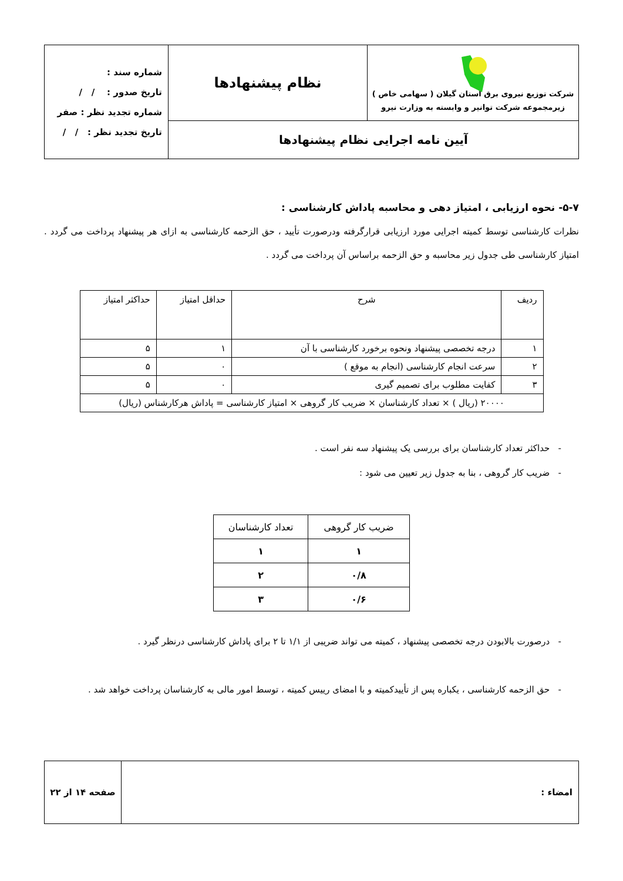| شرکت توزیع نیروی برق استان گیلان ( سهامی خاص ) زیرمجموعه شرکت توانیر و وابسته به وزارت نیرو | نظام پیشنهادها | شماره سند : تاریخ صدور : / / شماره تجدید نظر : صفر تاریخ تجدید نظر : / / |
| آیین نامه اجرایی نظام پیشنهادها | | |
۵-۷- نحوه ارزیابی ، امتیاز دهی و محاسبه پاداش کارشناسی :
نظرات کارشناسی توسط کمیته اجرایی مورد ارزیابی قرارگرفته ودرصورت تأیید ، حق الزحمه کارشناسی به ازای هر پیشنهاد پرداخت می گردد . امتیاز کارشناسی طی جدول زیر محاسبه و حق الزحمه براساس آن پرداخت می گردد .
| ردیف | شرح | حداقل امتیاز | حداکثر امتیاز |
| --- | --- | --- | --- |
| ۱ | درجه تخصصی پیشنهاد ونحوه برخورد کارشناسی با آن | ۱ | ۵ |
| ۲ | سرعت انجام کارشناسی (انجام به موقع ) | ۰ | ۵ |
| ۳ | کفایت مطلوب برای تصمیم گیری | ۰ | ۵ |
| ۲۰۰۰۰ (ریال ) × تعداد کارشناسان × ضریب کار گروهی × امتیاز کارشناسی = پاداش هرکارشناس (ریال) | | | |
- حداکثر تعداد کارشناسان برای بررسی یک پیشنهاد سه نفر است .
- ضریب کار گروهی ، بنا به جدول زیر تعیین می شود :
| ضریب کار گروهی | تعداد کارشناسان |
| --- | --- |
| ۱ | ۱ |
| ۰/۸ | ۲ |
| ۰/۶ | ۳ |
- درصورت بالابودن درجه تخصصی پیشنهاد ، کمیته می تواند ضریبی از ۱/۱ تا ۲ برای پاداش کارشناسی درنظر گیرد .
- حق الزحمه کارشناسی ، یکباره پس از تأییدکمیته و با امضای رییس کمیته ، توسط امور مالی به کارشناسان پرداخت خواهد شد .
| امضاء : | صفحه ۱۴ از ۲۲ |